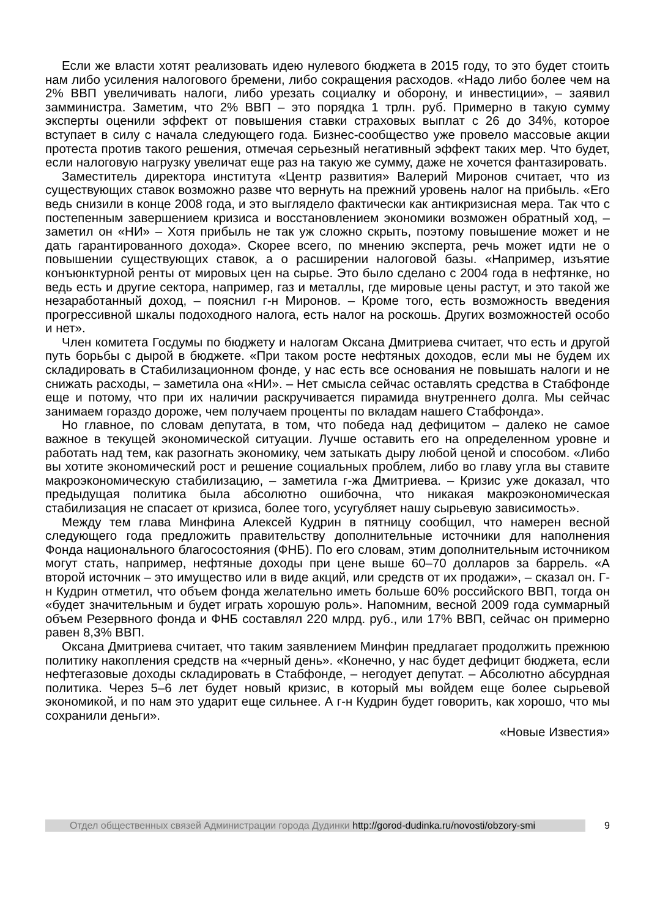Если же власти хотят реализовать идею нулевого бюджета в 2015 году, то это будет стоить нам либо усиления налогового бремени, либо сокращения расходов. «Надо либо более чем на 2% ВВП увеличивать налоги, либо урезать социалку и оборону, и инвестиции», – заявил замминистра. Заметим, что 2% ВВП – это порядка 1 трлн. руб. Примерно в такую сумму эксперты оценили эффект от повышения ставки страховых выплат с 26 до 34%, которое вступает в силу с начала следующего года. Бизнес-сообщество уже провело массовые акции протеста против такого решения, отмечая серьезный негативный эффект таких мер. Что будет, если налоговую нагрузку увеличат еще раз на такую же сумму, даже не хочется фантазировать.
Заместитель директора института «Центр развития» Валерий Миронов считает, что из существующих ставок возможно разве что вернуть на прежний уровень налог на прибыль. «Его ведь снизили в конце 2008 года, и это выглядело фактически как антикризисная мера. Так что с постепенным завершением кризиса и восстановлением экономики возможен обратный ход, – заметил он «НИ» – Хотя прибыль не так уж сложно скрыть, поэтому повышение может и не дать гарантированного дохода». Скорее всего, по мнению эксперта, речь может идти не о повышении существующих ставок, а о расширении налоговой базы. «Например, изъятие конъюнктурной ренты от мировых цен на сырье. Это было сделано с 2004 года в нефтянке, но ведь есть и другие сектора, например, газ и металлы, где мировые цены растут, и это такой же незаработанный доход, – пояснил г-н Миронов. – Кроме того, есть возможность введения прогрессивной шкалы подоходного налога, есть налог на роскошь. Других возможностей особо и нет».
Член комитета Госдумы по бюджету и налогам Оксана Дмитриева считает, что есть и другой путь борьбы с дырой в бюджете. «При таком росте нефтяных доходов, если мы не будем их складировать в Стабилизационном фонде, у нас есть все основания не повышать налоги и не снижать расходы, – заметила она «НИ». – Нет смысла сейчас оставлять средства в Стабфонде еще и потому, что при их наличии раскручивается пирамида внутреннего долга. Мы сейчас занимаем гораздо дороже, чем получаем проценты по вкладам нашего Стабфонда».
Но главное, по словам депутата, в том, что победа над дефицитом – далеко не самое важное в текущей экономической ситуации. Лучше оставить его на определенном уровне и работать над тем, как разогнать экономику, чем затыкать дыру любой ценой и способом. «Либо вы хотите экономический рост и решение социальных проблем, либо во главу угла вы ставите макроэкономическую стабилизацию, – заметила г-жа Дмитриева. – Кризис уже доказал, что предыдущая политика была абсолютно ошибочна, что никакая макроэкономическая стабилизация не спасает от кризиса, более того, усугубляет нашу сырьевую зависимость».
Между тем глава Минфина Алексей Кудрин в пятницу сообщил, что намерен весной следующего года предложить правительству дополнительные источники для наполнения Фонда национального благосостояния (ФНБ). По его словам, этим дополнительным источником могут стать, например, нефтяные доходы при цене выше 60–70 долларов за баррель. «А второй источник – это имущество или в виде акций, или средств от их продажи», – сказал он. Г-н Кудрин отметил, что объем фонда желательно иметь больше 60% российского ВВП, тогда он «будет значительным и будет играть хорошую роль». Напомним, весной 2009 года суммарный объем Резервного фонда и ФНБ составлял 220 млрд. руб., или 17% ВВП, сейчас он примерно равен 8,3% ВВП.
Оксана Дмитриева считает, что таким заявлением Минфин предлагает продолжить прежнюю политику накопления средств на «черный день». «Конечно, у нас будет дефицит бюджета, если нефтегазовые доходы складировать в Стабфонде, – негодует депутат. – Абсолютно абсурдная политика. Через 5–6 лет будет новый кризис, в который мы войдем еще более сырьевой экономикой, и по нам это ударит еще сильнее. А г-н Кудрин будет говорить, как хорошо, что мы сохранили деньги».
«Новые Известия»
Отдел общественных связей Администрации города Дудинки http://gorod-dudinka.ru/novosti/obzory-smi
9